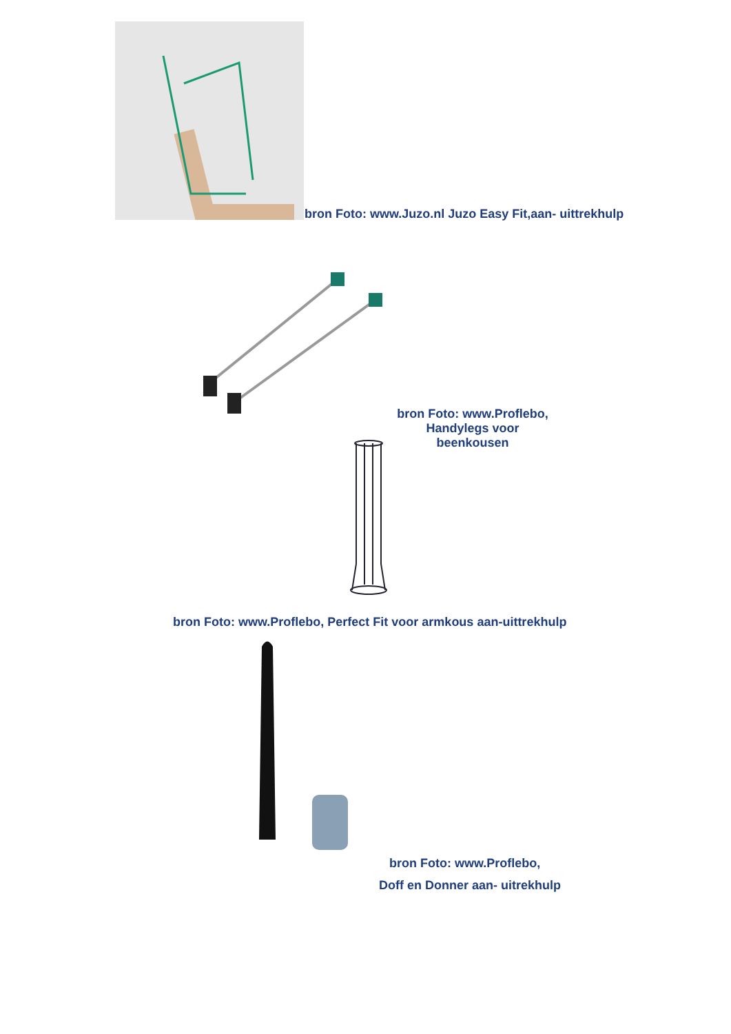bron Foto: www.Juzo.nl Juzo Easy Fit,aan- uittrekhulp
bron Foto: www.Proflebo,
Handylegs voor beenkousen
bron Foto: www.Proflebo, Perfect Fit voor armkous aan-uittrekhulp
bron Foto: www.Proflebo,
Doff en Donner aan- uitrekhulp